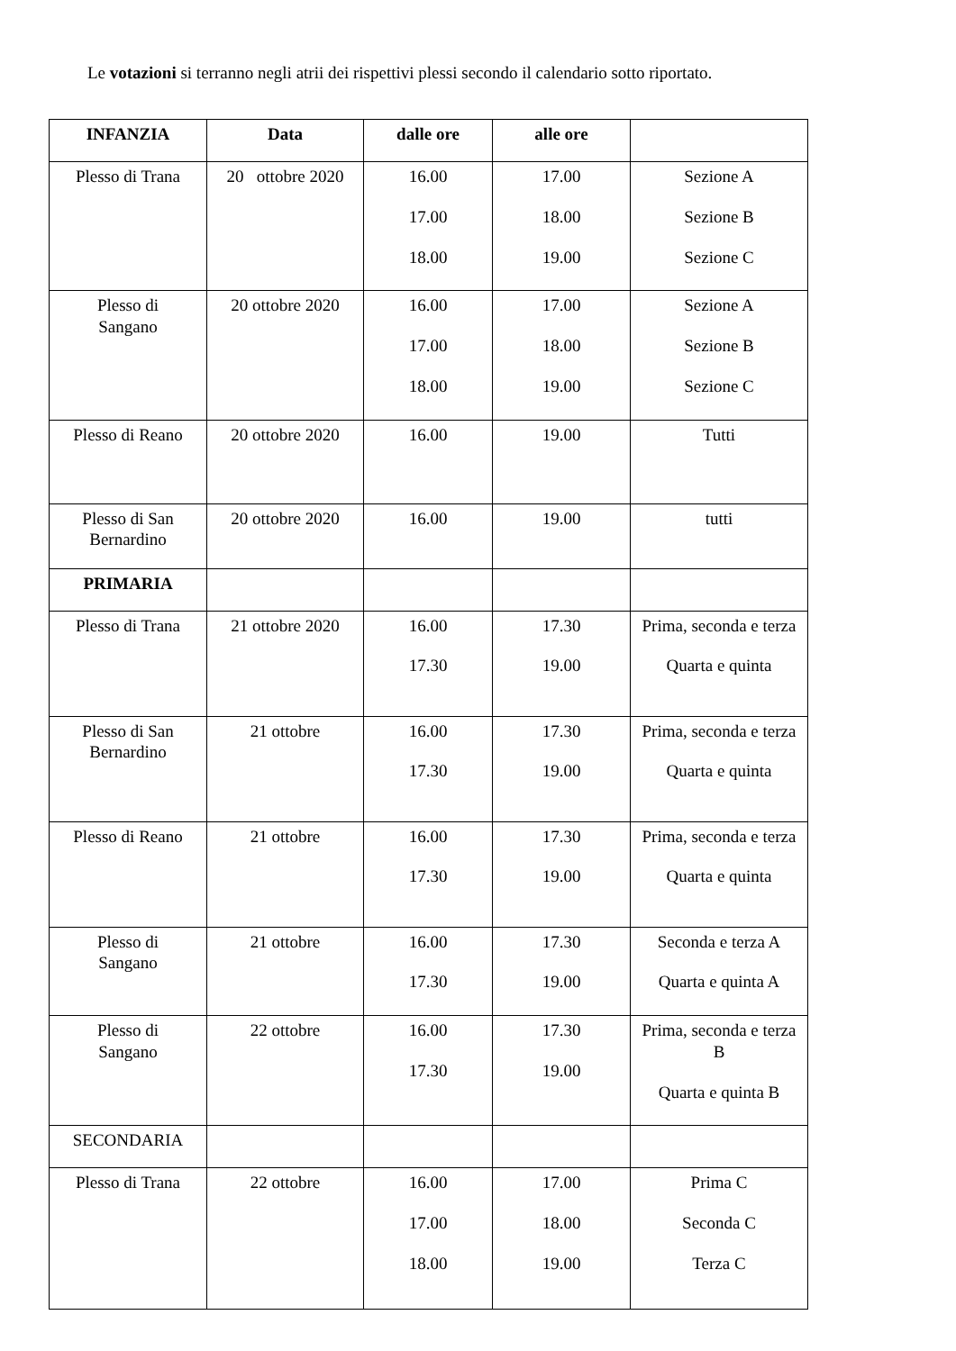Le votazioni si terranno negli atrii dei rispettivi plessi secondo il calendario sotto riportato.
| INFANZIA | Data | dalle ore | alle ore | |
| --- | --- | --- | --- | --- |
| Plesso di Trana | 20 ottobre 2020 | 16.00 17.00 18.00 | 17.00 18.00 19.00 | Sezione A Sezione B Sezione C |
| Plesso di Sangano | 20 ottobre 2020 | 16.00 17.00 18.00 | 17.00 18.00 19.00 | Sezione A Sezione B Sezione C |
| Plesso di Reano | 20 ottobre 2020 | 16.00 | 19.00 | Tutti |
| Plesso di San Bernardino | 20 ottobre 2020 | 16.00 | 19.00 | tutti |
| PRIMARIA | | | | |
| Plesso di Trana | 21 ottobre 2020 | 16.00 17.30 | 17.30 19.00 | Prima, seconda e terza Quarta e quinta |
| Plesso di San Bernardino | 21 ottobre | 16.00 17.30 | 17.30 19.00 | Prima, seconda e terza Quarta e quinta |
| Plesso di Reano | 21 ottobre | 16.00 17.30 | 17.30 19.00 | Prima, seconda e terza Quarta e quinta |
| Plesso di Sangano | 21 ottobre | 16.00 17.30 | 17.30 19.00 | Seconda e terza A Quarta e quinta A |
| Plesso di Sangano | 22 ottobre | 16.00 17.30 | 17.30 19.00 | Prima, seconda e terza B Quarta e quinta B |
| SECONDARIA | | | | |
| Plesso di Trana | 22 ottobre | 16.00 17.00 18.00 | 17.00 18.00 19.00 | Prima C Seconda C Terza C |